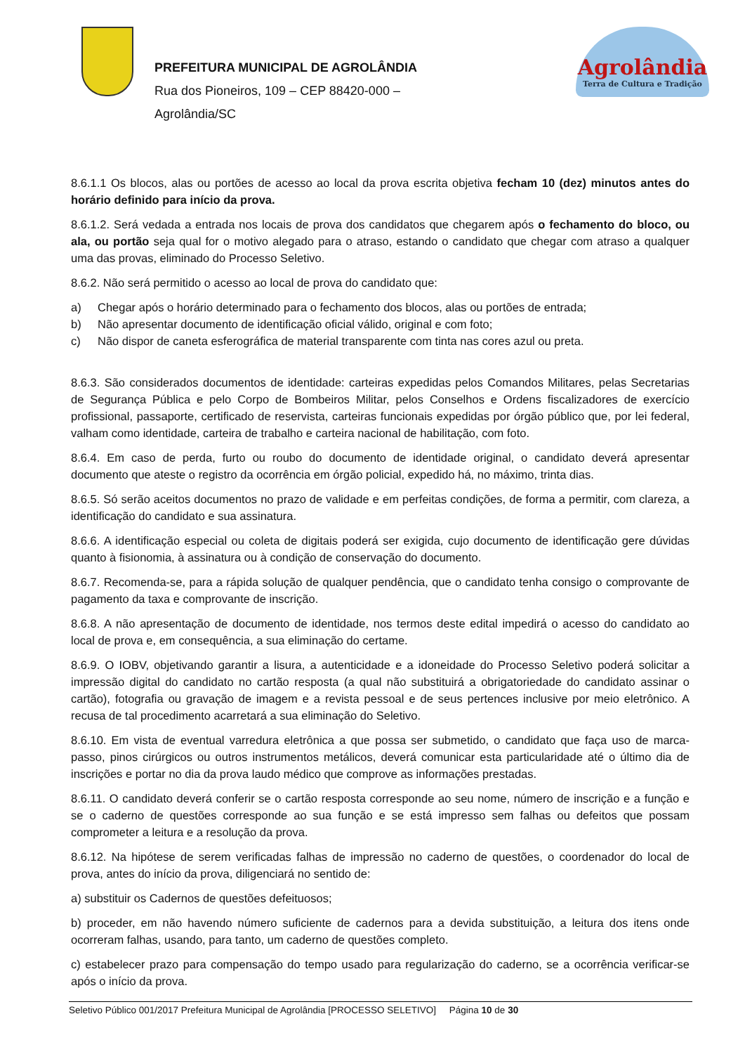PREFEITURA MUNICIPAL DE AGROLÂNDIA
Rua dos Pioneiros, 109 – CEP 88420-000 –
Agrolândia/SC
Agrolândia
Terra de Cultura e Tradição
8.6.1.1 Os blocos, alas ou portões de acesso ao local da prova escrita objetiva fecham 10 (dez) minutos antes do horário definido para início da prova.
8.6.1.2. Será vedada a entrada nos locais de prova dos candidatos que chegarem após o fechamento do bloco, ou ala, ou portão seja qual for o motivo alegado para o atraso, estando o candidato que chegar com atraso a qualquer uma das provas, eliminado do Processo Seletivo.
8.6.2. Não será permitido o acesso ao local de prova do candidato que:
a) Chegar após o horário determinado para o fechamento dos blocos, alas ou portões de entrada;
b) Não apresentar documento de identificação oficial válido, original e com foto;
c) Não dispor de caneta esferográfica de material transparente com tinta nas cores azul ou preta.
8.6.3. São considerados documentos de identidade: carteiras expedidas pelos Comandos Militares, pelas Secretarias de Segurança Pública e pelo Corpo de Bombeiros Militar, pelos Conselhos e Ordens fiscalizadores de exercício profissional, passaporte, certificado de reservista, carteiras funcionais expedidas por órgão público que, por lei federal, valham como identidade, carteira de trabalho e carteira nacional de habilitação, com foto.
8.6.4. Em caso de perda, furto ou roubo do documento de identidade original, o candidato deverá apresentar documento que ateste o registro da ocorrência em órgão policial, expedido há, no máximo, trinta dias.
8.6.5. Só serão aceitos documentos no prazo de validade e em perfeitas condições, de forma a permitir, com clareza, a identificação do candidato e sua assinatura.
8.6.6. A identificação especial ou coleta de digitais poderá ser exigida, cujo documento de identificação gere dúvidas quanto à fisionomia, à assinatura ou à condição de conservação do documento.
8.6.7. Recomenda-se, para a rápida solução de qualquer pendência, que o candidato tenha consigo o comprovante de pagamento da taxa e comprovante de inscrição.
8.6.8. A não apresentação de documento de identidade, nos termos deste edital impedirá o acesso do candidato ao local de prova e, em consequência, a sua eliminação do certame.
8.6.9. O IOBV, objetivando garantir a lisura, a autenticidade e a idoneidade do Processo Seletivo poderá solicitar a impressão digital do candidato no cartão resposta (a qual não substituirá a obrigatoriedade do candidato assinar o cartão), fotografia ou gravação de imagem e a revista pessoal e de seus pertences inclusive por meio eletrônico. A recusa de tal procedimento acarretará a sua eliminação do Seletivo.
8.6.10. Em vista de eventual varredura eletrônica a que possa ser submetido, o candidato que faça uso de marca-passo, pinos cirúrgicos ou outros instrumentos metálicos, deverá comunicar esta particularidade até o último dia de inscrições e portar no dia da prova laudo médico que comprove as informações prestadas.
8.6.11. O candidato deverá conferir se o cartão resposta corresponde ao seu nome, número de inscrição e a função e se o caderno de questões corresponde ao sua função e se está impresso sem falhas ou defeitos que possam comprometer a leitura e a resolução da prova.
8.6.12. Na hipótese de serem verificadas falhas de impressão no caderno de questões, o coordenador do local de prova, antes do início da prova, diligenciará no sentido de:
a) substituir os Cadernos de questões defeituosos;
b) proceder, em não havendo número suficiente de cadernos para a devida substituição, a leitura dos itens onde ocorreram falhas, usando, para tanto, um caderno de questões completo.
c) estabelecer prazo para compensação do tempo usado para regularização do caderno, se a ocorrência verificar-se após o início da prova.
Seletivo Público 001/2017 Prefeitura Municipal de Agrolândia [PROCESSO SELETIVO] Página 10 de 30